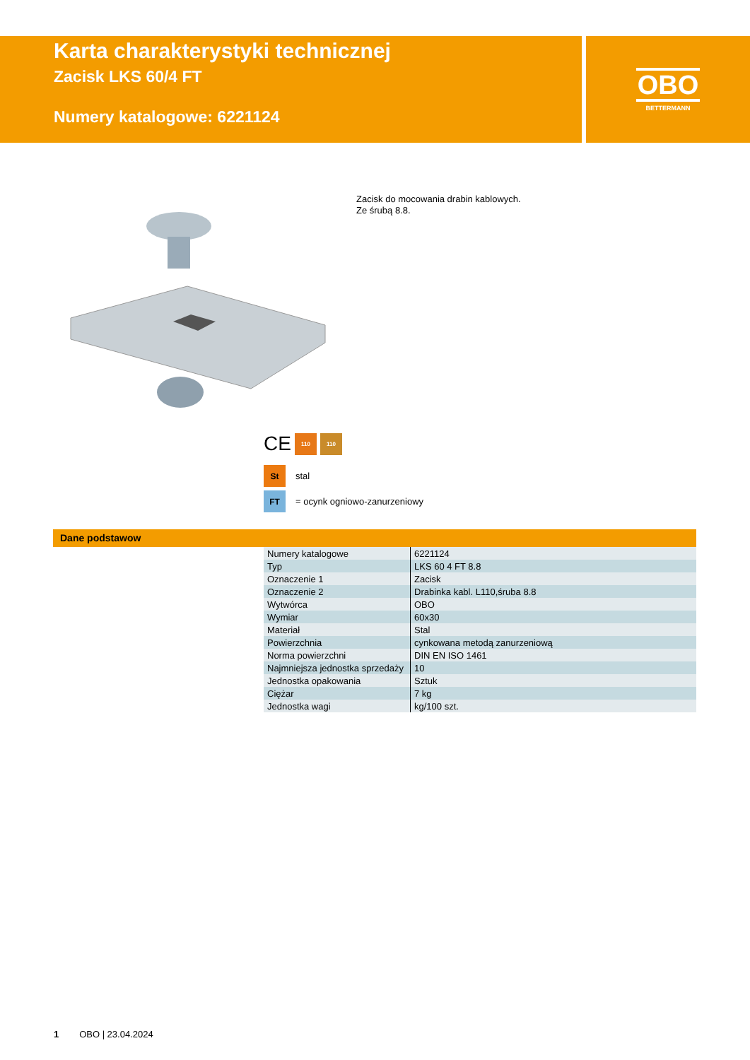Karta charakterystyki technicznej
Zacisk LKS 60/4 FT
Numery katalogowe: 6221124
OBO
BETTERMANN
Zacisk do mocowania drabin kablowych.
Ze śrubą 8.8.
CE
110 110
St
stal
FT
= ocynk ogniowo-zanurzeniowy
Dane podstawow
| Numery katalogowe | 6221124 |
| Typ | LKS 60 4 FT 8.8 |
| Oznaczenie 1 | Zacisk |
| Oznaczenie 2 | Drabinka kabl. L110,śruba 8.8 |
| Wytwórca | OBO |
| Wymiar | 60x30 |
| Materiał | Stal |
| Powierzchnia | cynkowana metodą zanurzeniową |
| Norma powierzchni | DIN EN ISO 1461 |
| Najmniejsza jednostka sprzedaży | 10 |
| Jednostka opakowania | Sztuk |
| Ciężar | 7 kg |
| Jednostka wagi | kg/100 szt. |
1 OBO | 23.04.2024